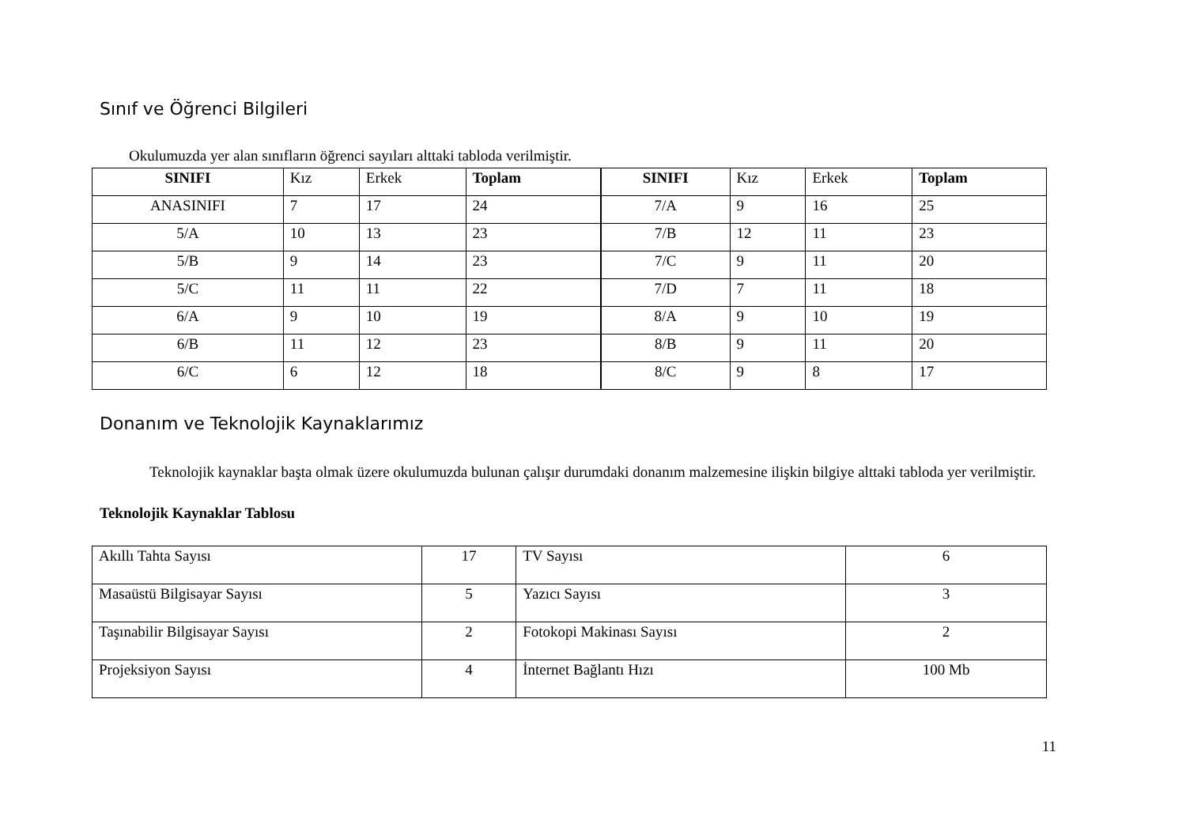Sınıf ve Öğrenci Bilgileri
Okulumuzda yer alan sınıfların öğrenci sayıları alttaki tabloda verilmiştir.
| SINIFI | Kız | Erkek | Toplam | SINIFI | Kız | Erkek | Toplam |
| ANASINIFI | 7 | 17 | 24 | 7/A | 9 | 16 | 25 |
| 5/A | 10 | 13 | 23 | 7/B | 12 | 11 | 23 |
| 5/B | 9 | 14 | 23 | 7/C | 9 | 11 | 20 |
| 5/C | 11 | 11 | 22 | 7/D | 7 | 11 | 18 |
| 6/A | 9 | 10 | 19 | 8/A | 9 | 10 | 19 |
| 6/B | 11 | 12 | 23 | 8/B | 9 | 11 | 20 |
| 6/C | 6 | 12 | 18 | 8/C | 9 | 8 | 17 |
Donanım ve Teknolojik Kaynaklarımız
Teknolojik kaynaklar başta olmak üzere okulumuzda bulunan çalışır durumdaki donanım malzemesine ilişkin bilgiye alttaki tabloda yer verilmiştir.
Teknolojik Kaynaklar Tablosu
| Akıllı Tahta Sayısı | 17 | TV Sayısı | 6 |
| Masaüstü Bilgisayar Sayısı | 5 | Yazıcı Sayısı | 3 |
| Taşınabilir Bilgisayar Sayısı | 2 | Fotokopi Makinası Sayısı | 2 |
| Projeksiyon Sayısı | 4 | İnternet Bağlantı Hızı | 100 Mb |
11